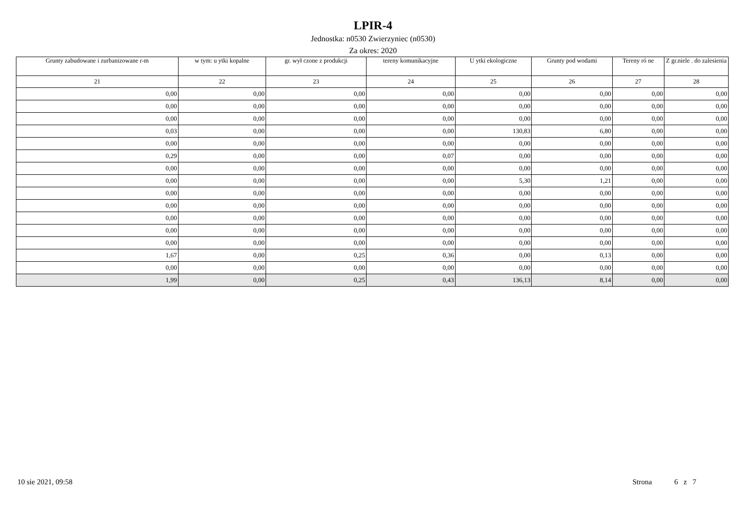LPIR-4
Jednostka: n0530 Zwierzyniec (n0530)
Za okres: 2020
| Grunty zabudowane i zurbanizowane r-m | w tym: u ytki kopalne | gr. wył czone z produkcji | tereny komunikacyjne | U ytki ekologiczne | Grunty pod wodami | Tereny ró ne | Z gr.niele . do zalesienia |
| --- | --- | --- | --- | --- | --- | --- | --- |
| 21 | 22 | 23 | 24 | 25 | 26 | 27 | 28 |
| 0,00 | 0,00 | 0,00 | 0,00 | 0,00 | 0,00 | 0,00 | 0,00 |
| 0,00 | 0,00 | 0,00 | 0,00 | 0,00 | 0,00 | 0,00 | 0,00 |
| 0,00 | 0,00 | 0,00 | 0,00 | 0,00 | 0,00 | 0,00 | 0,00 |
| 0,03 | 0,00 | 0,00 | 0,00 | 130,83 | 6,80 | 0,00 | 0,00 |
| 0,00 | 0,00 | 0,00 | 0,00 | 0,00 | 0,00 | 0,00 | 0,00 |
| 0,29 | 0,00 | 0,00 | 0,07 | 0,00 | 0,00 | 0,00 | 0,00 |
| 0,00 | 0,00 | 0,00 | 0,00 | 0,00 | 0,00 | 0,00 | 0,00 |
| 0,00 | 0,00 | 0,00 | 0,00 | 5,30 | 1,21 | 0,00 | 0,00 |
| 0,00 | 0,00 | 0,00 | 0,00 | 0,00 | 0,00 | 0,00 | 0,00 |
| 0,00 | 0,00 | 0,00 | 0,00 | 0,00 | 0,00 | 0,00 | 0,00 |
| 0,00 | 0,00 | 0,00 | 0,00 | 0,00 | 0,00 | 0,00 | 0,00 |
| 0,00 | 0,00 | 0,00 | 0,00 | 0,00 | 0,00 | 0,00 | 0,00 |
| 0,00 | 0,00 | 0,00 | 0,00 | 0,00 | 0,00 | 0,00 | 0,00 |
| 1,67 | 0,00 | 0,25 | 0,36 | 0,00 | 0,13 | 0,00 | 0,00 |
| 0,00 | 0,00 | 0,00 | 0,00 | 0,00 | 0,00 | 0,00 | 0,00 |
| 1,99 | 0,00 | 0,25 | 0,43 | 136,13 | 8,14 | 0,00 | 0,00 |
10 sie 2021, 09:58 Strona 6 z 7